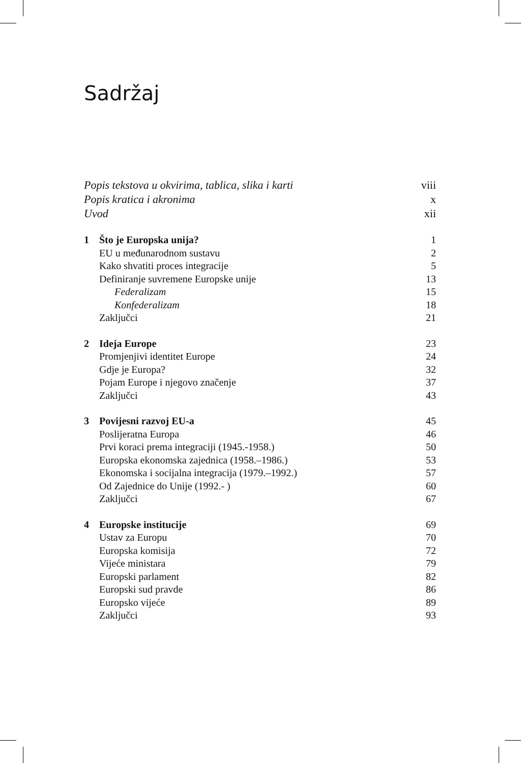Sadržaj
Popis tekstova u okvirima, tablica, slika i karti viii
Popis kratica i akronima x
Uvod xii
1 Što je Europska unija? 1
EU u međunarodnom sustavu 2
Kako shvatiti proces integracije 5
Definiranje suvremene Europske unije 13
Federalizam 15
Konfederalizam 18
Zaključci 21
2 Ideja Europe 23
Promjenjivi identitet Europe 24
Gdje je Europa? 32
Pojam Europe i njegovo značenje 37
Zaključci 43
3 Povijesni razvoj EU-a 45
Poslijeratna Europa 46
Prvi koraci prema integraciji (1945.-1958.) 50
Europska ekonomska zajednica (1958.–1986.) 53
Ekonomska i socijalna integracija (1979.–1992.) 57
Od Zajednice do Unije (1992.- ) 60
Zaključci 67
4 Europske institucije 69
Ustav za Europu 70
Europska komisija 72
Vijeće ministara 79
Europski parlament 82
Europski sud pravde 86
Europsko vijeće 89
Zaključci 93